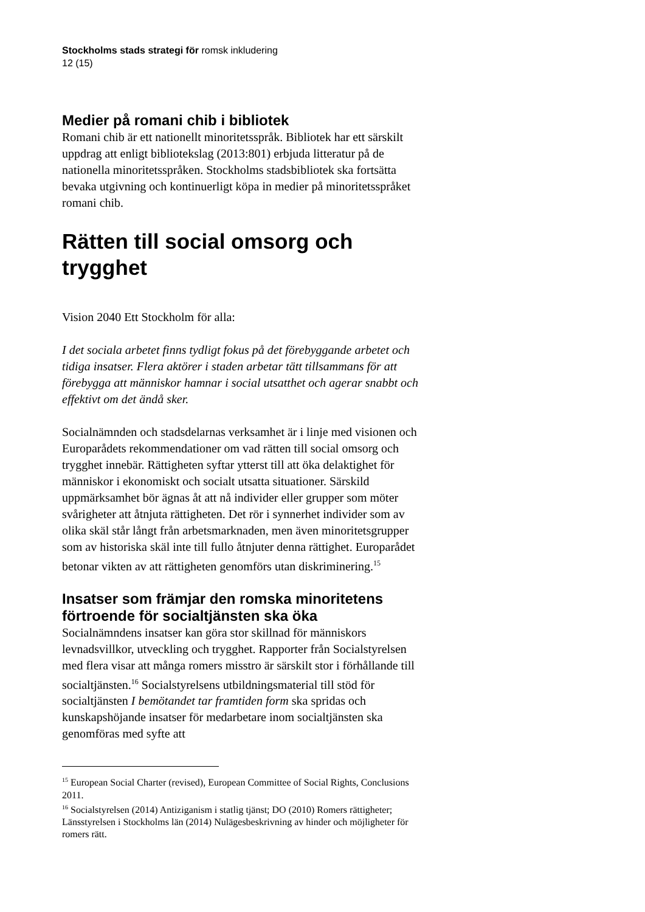Stockholms stads strategi för romsk inkludering
12 (15)
Medier på romani chib i bibliotek
Romani chib är ett nationellt minoritetsspråk. Bibliotek har ett särskilt uppdrag att enligt bibliotekslag (2013:801) erbjuda litteratur på de nationella minoritetsspråken. Stockholms stadsbibliotek ska fortsätta bevaka utgivning och kontinuerligt köpa in medier på minoritetsspråket romani chib.
Rätten till social omsorg och trygghet
Vision 2040 Ett Stockholm för alla:
I det sociala arbetet finns tydligt fokus på det förebyggande arbetet och tidiga insatser. Flera aktörer i staden arbetar tätt tillsammans för att förebygga att människor hamnar i social utsatthet och agerar snabbt och effektivt om det ändå sker.
Socialnämnden och stadsdelarnas verksamhet är i linje med visionen och Europarådets rekommendationer om vad rätten till social omsorg och trygghet innebär. Rättigheten syftar ytterst till att öka delaktighet för människor i ekonomiskt och socialt utsatta situationer. Särskild uppmärksamhet bör ägnas åt att nå individer eller grupper som möter svårigheter att åtnjuta rättigheten. Det rör i synnerhet individer som av olika skäl står långt från arbetsmarknaden, men även minoritetsgrupper som av historiska skäl inte till fullo åtnjuter denna rättighet. Europarådet betonar vikten av att rättigheten genomförs utan diskriminering.<sup>15</sup>
Insatser som främjar den romska minoritetens förtroende för socialtjänsten ska öka
Socialnämndens insatser kan göra stor skillnad för människors levnadsvillkor, utveckling och trygghet. Rapporter från Socialstyrelsen med flera visar att många romers misstro är särskilt stor i förhållande till socialtjänsten.<sup>16</sup> Socialstyrelsens utbildningsmaterial till stöd för socialtjänsten I bemötandet tar framtiden form ska spridas och kunskapshöjande insatser för medarbetare inom socialtjänsten ska genomföras med syfte att
<sup>15</sup> European Social Charter (revised), European Committee of Social Rights, Conclusions 2011.
<sup>16</sup> Socialstyrelsen (2014) Antiziganism i statlig tjänst; DO (2010) Romers rättigheter; Länsstyrelsen i Stockholms län (2014) Nulägesbeskrivning av hinder och möjligheter för romers rätt.